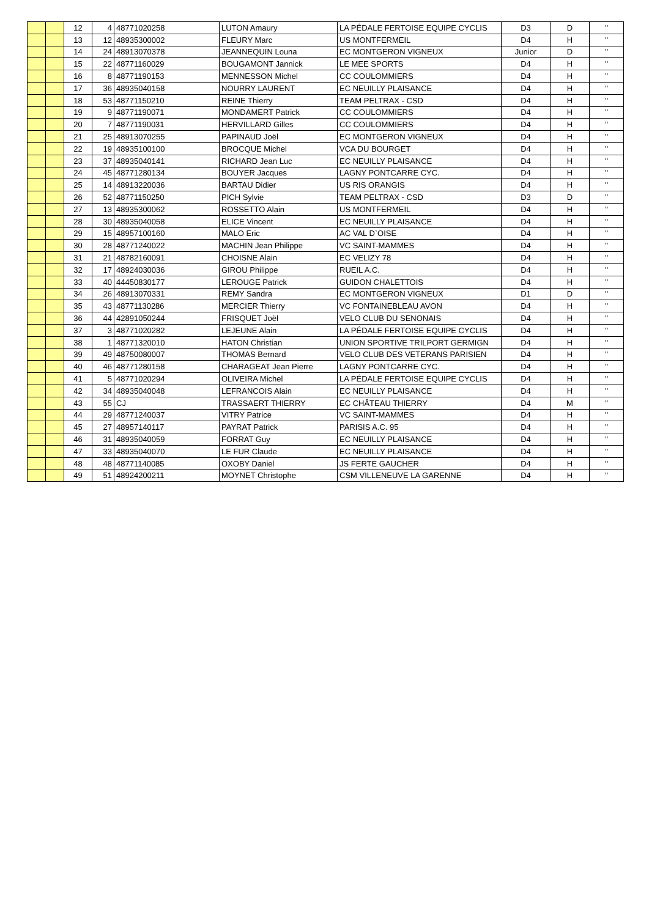| | | 12 | 4 | 48771020258 | LUTON Amaury | LA PÉDALE FERTOISE EQUIPE CYCLIS | D3 | D | " |
| | | 13 | 12 | 48935300002 | FLEURY Marc | US MONTFERMEIL | D4 | H | " |
| | | 14 | 24 | 48913070378 | JEANNEQUIN Louna | EC MONTGERON VIGNEUX | Junior | D | " |
| | | 15 | 22 | 48771160029 | BOUGAMONT Jannick | LE MEE SPORTS | D4 | H | " |
| | | 16 | 8 | 48771190153 | MENNESSON Michel | CC COULOMMIERS | D4 | H | " |
| | | 17 | 36 | 48935040158 | NOURRY LAURENT | EC NEUILLY PLAISANCE | D4 | H | " |
| | | 18 | 53 | 48771150210 | REINE Thierry | TEAM PELTRAX - CSD | D4 | H | " |
| | | 19 | 9 | 48771190071 | MONDAMERT Patrick | CC COULOMMIERS | D4 | H | " |
| | | 20 | 7 | 48771190031 | HERVILLARD Gilles | CC COULOMMIERS | D4 | H | " |
| | | 21 | 25 | 48913070255 | PAPINAUD Joël | EC MONTGERON VIGNEUX | D4 | H | " |
| | | 22 | 19 | 48935100100 | BROCQUE Michel | VCA DU BOURGET | D4 | H | " |
| | | 23 | 37 | 48935040141 | RICHARD Jean Luc | EC NEUILLY PLAISANCE | D4 | H | " |
| | | 24 | 45 | 48771280134 | BOUYER Jacques | LAGNY PONTCARRE CYC. | D4 | H | " |
| | | 25 | 14 | 48913220036 | BARTAU Didier | US RIS ORANGIS | D4 | H | " |
| | | 26 | 52 | 48771150250 | PICH Sylvie | TEAM PELTRAX - CSD | D3 | D | " |
| | | 27 | 13 | 48935300062 | ROSSETTO Alain | US MONTFERMEIL | D4 | H | " |
| | | 28 | 30 | 48935040058 | ELICE Vincent | EC NEUILLY PLAISANCE | D4 | H | " |
| | | 29 | 15 | 48957100160 | MALO Eric | AC VAL D`OISE | D4 | H | " |
| | | 30 | 28 | 48771240022 | MACHIN Jean Philippe | VC SAINT-MAMMES | D4 | H | " |
| | | 31 | 21 | 48782160091 | CHOISNE Alain | EC VELIZY 78 | D4 | H | " |
| | | 32 | 17 | 48924030036 | GIROU Philippe | RUEIL A.C. | D4 | H | " |
| | | 33 | 40 | 44450830177 | LEROUGE Patrick | GUIDON CHALETTOIS | D4 | H | " |
| | | 34 | 26 | 48913070331 | REMY Sandra | EC MONTGERON VIGNEUX | D1 | D | " |
| | | 35 | 43 | 48771130286 | MERCIER Thierry | VC FONTAINEBLEAU AVON | D4 | H | " |
| | | 36 | 44 | 42891050244 | FRISQUET Joël | VELO CLUB DU SENONAIS | D4 | H | " |
| | | 37 | 3 | 48771020282 | LEJEUNE Alain | LA PÉDALE FERTOISE EQUIPE CYCLIS | D4 | H | " |
| | | 38 | 1 | 48771320010 | HATON Christian | UNION SPORTIVE TRILPORT GERMIGN | D4 | H | " |
| | | 39 | 49 | 48750080007 | THOMAS Bernard | VELO CLUB DES VETERANS PARISIEN | D4 | H | " |
| | | 40 | 46 | 48771280158 | CHARAGEAT Jean Pierre | LAGNY PONTCARRE CYC. | D4 | H | " |
| | | 41 | 5 | 48771020294 | OLIVEIRA Michel | LA PÉDALE FERTOISE EQUIPE CYCLIS | D4 | H | " |
| | | 42 | 34 | 48935040048 | LEFRANCOIS Alain | EC NEUILLY PLAISANCE | D4 | H | " |
| | | 43 | 55 | CJ | TRASSAERT THIERRY | EC CHÂTEAU THIERRY | D4 | M | " |
| | | 44 | 29 | 48771240037 | VITRY Patrice | VC SAINT-MAMMES | D4 | H | " |
| | | 45 | 27 | 48957140117 | PAYRAT Patrick | PARISIS A.C. 95 | D4 | H | " |
| | | 46 | 31 | 48935040059 | FORRAT Guy | EC NEUILLY PLAISANCE | D4 | H | " |
| | | 47 | 33 | 48935040070 | LE FUR Claude | EC NEUILLY PLAISANCE | D4 | H | " |
| | | 48 | 48 | 48771140085 | OXOBY Daniel | JS FERTE GAUCHER | D4 | H | " |
| | | 49 | 51 | 48924200211 | MOYNET Christophe | CSM VILLENEUVE LA GARENNE | D4 | H | " |